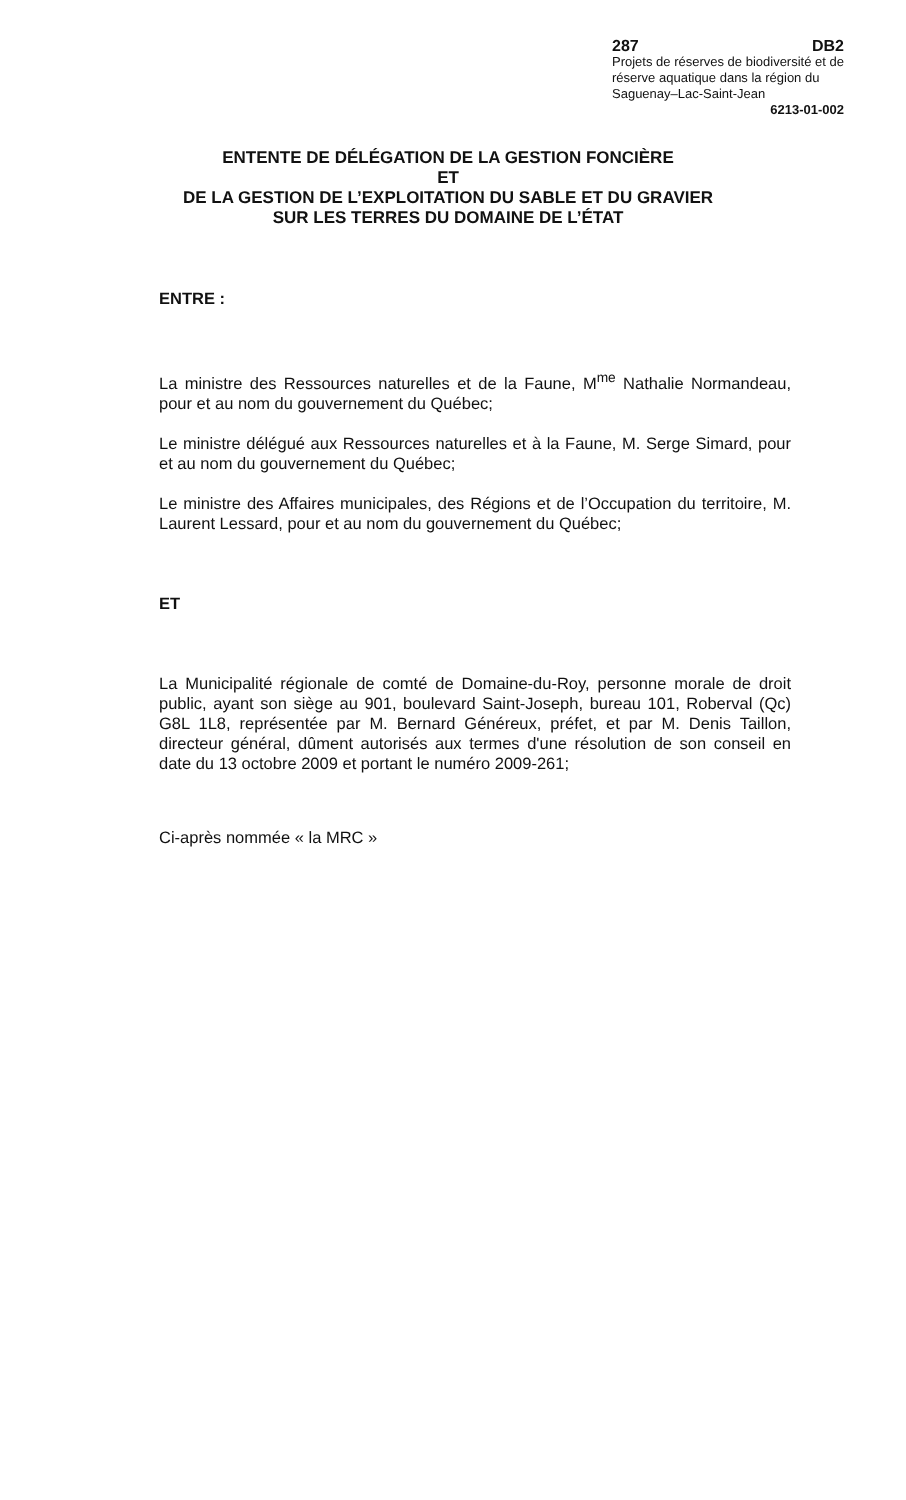287 DB2
Projets de réserves de biodiversité et de réserve aquatique dans la région du Saguenay–Lac-Saint-Jean
6213-01-002
ENTENTE DE DÉLÉGATION DE LA GESTION FONCIÈRE
ET
DE LA GESTION DE L’EXPLOITATION DU SABLE ET DU GRAVIER
SUR LES TERRES DU DOMAINE DE L’ÉTAT
ENTRE :
La ministre des Ressources naturelles et de la Faune, M<sup>me</sup> Nathalie Normandeau, pour et au nom du gouvernement du Québec;
Le ministre délégué aux Ressources naturelles et à la Faune, M. Serge Simard, pour et au nom du gouvernement du Québec;
Le ministre des Affaires municipales, des Régions et de l’Occupation du territoire, M. Laurent Lessard, pour et au nom du gouvernement du Québec;
ET
La Municipalité régionale de comté de Domaine-du-Roy, personne morale de droit public, ayant son siège au 901, boulevard Saint-Joseph, bureau 101, Roberval (Qc) G8L 1L8, représentée par M. Bernard Généreux, préfet, et par M. Denis Taillon, directeur général, dûment autorisés aux termes d'une résolution de son conseil en date du 13 octobre 2009 et portant le numéro 2009-261;
Ci-après nommée « la MRC »